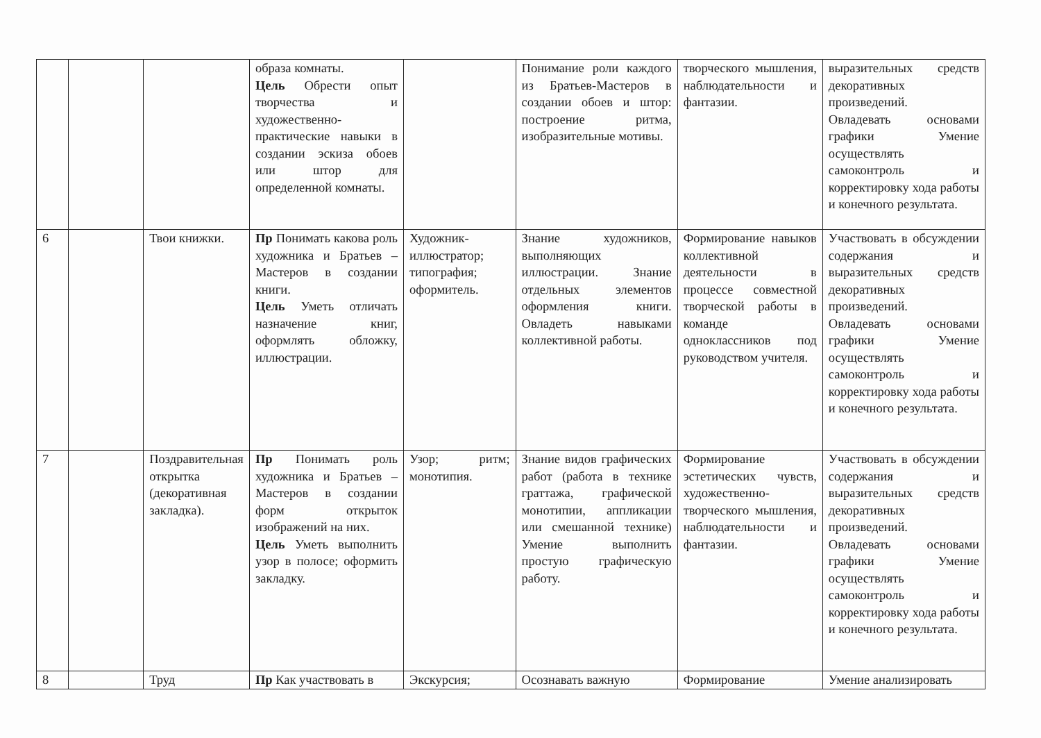| | | | образа комнаты. Цель Обрести опыт творчества и художественно-практические навыки в создании эскиза обоев или штор для определенной комнаты. | | Понимание роли каждого из Братьев-Мастеров в создании обоев и штор: построение ритма, изобразительные мотивы. | творческого мышления, наблюдательности и фантазии. | выразительных средств декоративных произведений. Овладевать основами графики Умение осуществлять самоконтроль и корректировку хода работы и конечного результата. |
| 6 | | Твои книжки. | Пр Понимать какова роль художника и Братьев –Мастеров в создании книги. Цель Уметь отличать назначение книг, оформлять обложку, иллюстрации. | Художник-иллюстратор; типография; оформитель. | Знание художников, выполняющих иллюстрации. Знание отдельных элементов оформления книги. Овладеть навыками коллективной работы. | Формирование навыков коллективной деятельности в процессе совместной творческой работы в команде одноклассников под руководством учителя. | Участвовать в обсуждении содержания и выразительных средств декоративных произведений. Овладевать основами графики Умение осуществлять самоконтроль и корректировку хода работы и конечного результата. |
| 7 | | Поздравительная открытка (декоративная закладка). | Пр Понимать роль художника и Братьев –Мастеров в создании форм открыток изображений на них. Цель Уметь выполнить узор в полосе; оформить закладку. | Узор; ритм; монотипия. | Знание видов графических работ (работа в технике граттажа, графической монотипии, аппликации или смешанной технике) Умение выполнить простую графическую работу. | Формирование эстетических чувств, художественно-творческого мышления, наблюдательности и фантазии. | Участвовать в обсуждении содержания и выразительных средств декоративных произведений. Овладевать основами графики Умение осуществлять самоконтроль и корректировку хода работы и конечного результата. |
| 8 | | Труд | Пр Как участвовать в | Экскурсия; | Осознавать важную | Формирование | Умение анализировать |